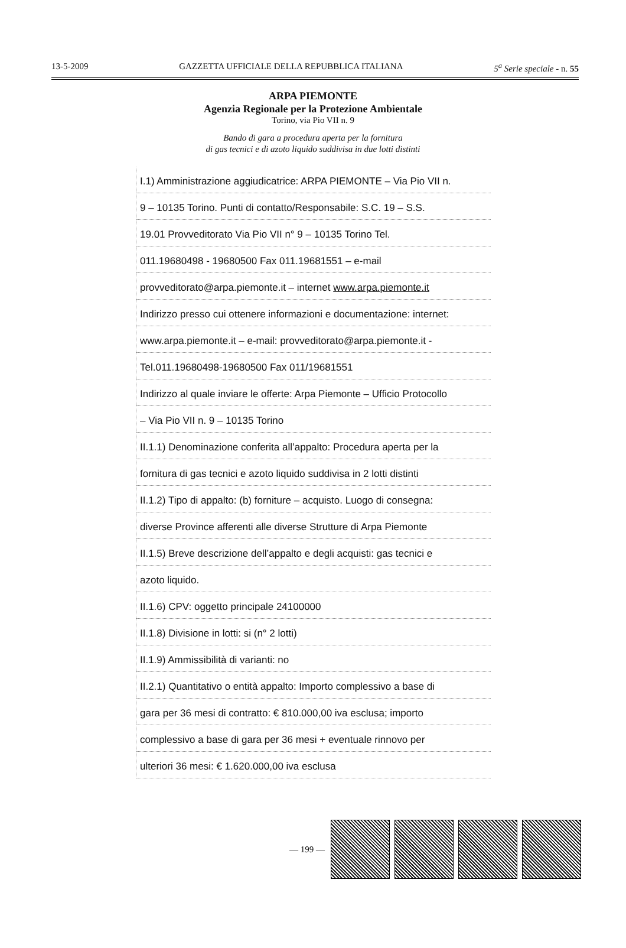13-5-2009 GAZZETTA UFFICIALE DELLA REPUBBLICA ITALIANA 5<sup>a</sup> Serie speciale - n. 55
ARPA PIEMONTE
Agenzia Regionale per la Protezione Ambientale
Torino, via Pio VII n. 9
Bando di gara a procedura aperta per la fornitura
di gas tecnici e di azoto liquido suddivisa in due lotti distinti
I.1) Amministrazione aggiudicatrice: ARPA PIEMONTE – Via Pio VII n.
9 – 10135 Torino. Punti di contatto/Responsabile: S.C. 19 – S.S.
19.01 Provveditorato Via Pio VII n° 9 – 10135 Torino Tel.
011.19680498 - 19680500 Fax 011.19681551 – e-mail
provveditorato@arpa.piemonte.it – internet www.arpa.piemonte.it
Indirizzo presso cui ottenere informazioni e documentazione: internet:
www.arpa.piemonte.it – e-mail: provveditorato@arpa.piemonte.it -
Tel.011.19680498-19680500 Fax 011/19681551
Indirizzo al quale inviare le offerte: Arpa Piemonte – Ufficio Protocollo
– Via Pio VII n. 9 – 10135 Torino
II.1.1) Denominazione conferita all’appalto: Procedura aperta per la
fornitura di gas tecnici e azoto liquido suddivisa in 2 lotti distinti
II.1.2) Tipo di appalto: (b) forniture – acquisto. Luogo di consegna:
diverse Province afferenti alle diverse Strutture di Arpa Piemonte
II.1.5) Breve descrizione dell’appalto e degli acquisti: gas tecnici e
azoto liquido.
II.1.6) CPV: oggetto principale 24100000
II.1.8) Divisione in lotti: si (n° 2 lotti)
II.1.9) Ammissibilità di varianti: no
II.2.1) Quantitativo o entità appalto: Importo complessivo a base di
gara per 36 mesi di contratto: € 810.000,00 iva esclusa; importo
complessivo a base di gara per 36 mesi + eventuale rinnovo per
ulteriori 36 mesi: € 1.620.000,00 iva esclusa
— 199 —